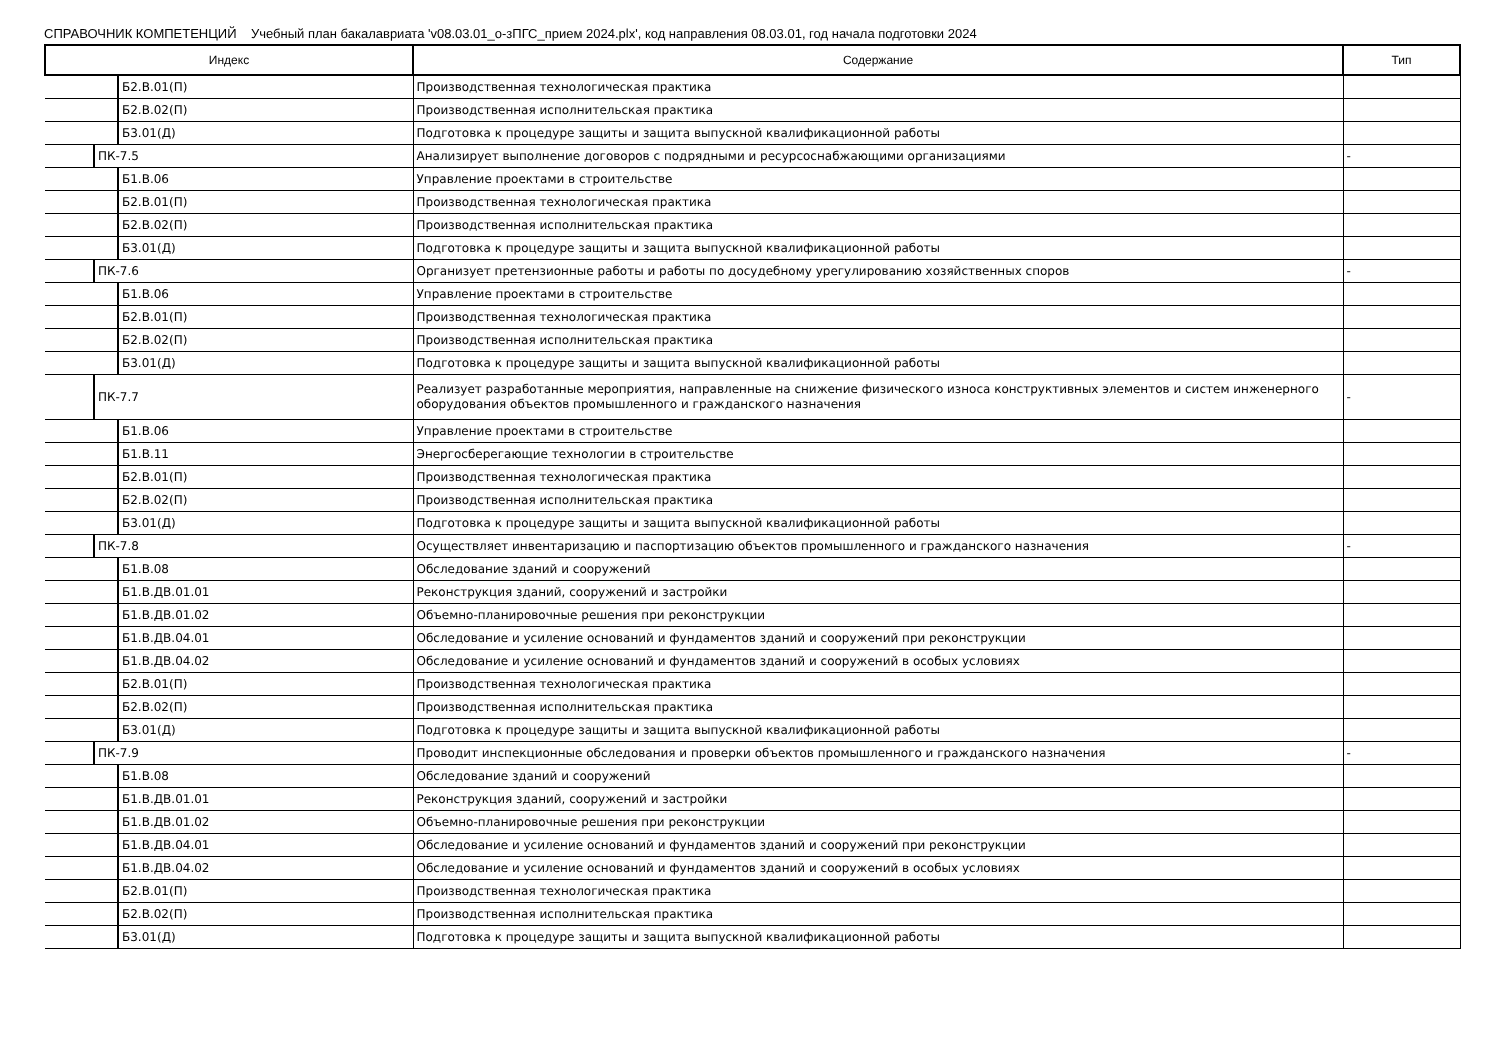СПРАВОЧНИК КОМПЕТЕНЦИЙ Учебный план бакалавриата 'v08.03.01_о-зПГС_прием 2024.plx', код направления 08.03.01, год начала подготовки 2024
| Индекс | Содержание | Тип |
| --- | --- | --- |
| Б2.В.01(П) | Производственная технологическая практика | |
| Б2.В.02(П) | Производственная исполнительская практика | |
| Б3.01(Д) | Подготовка к процедуре защиты и защита выпускной квалификационной работы | |
| ПК-7.5 | Анализирует выполнение договоров с подрядными и ресурсоснабжающими организациями | - |
| Б1.В.06 | Управление проектами в строительстве | |
| Б2.В.01(П) | Производственная технологическая практика | |
| Б2.В.02(П) | Производственная исполнительская практика | |
| Б3.01(Д) | Подготовка к процедуре защиты и защита выпускной квалификационной работы | |
| ПК-7.6 | Организует претензионные работы и работы по досудебному урегулированию хозяйственных споров | - |
| Б1.В.06 | Управление проектами в строительстве | |
| Б2.В.01(П) | Производственная технологическая практика | |
| Б2.В.02(П) | Производственная исполнительская практика | |
| Б3.01(Д) | Подготовка к процедуре защиты и защита выпускной квалификационной работы | |
| ПК-7.7 | Реализует разработанные мероприятия, направленные на снижение физического износа конструктивных элементов и систем инженерного оборудования объектов промышленного и гражданского назначения | - |
| Б1.В.06 | Управление проектами в строительстве | |
| Б1.В.11 | Энергосберегающие технологии в строительстве | |
| Б2.В.01(П) | Производственная технологическая практика | |
| Б2.В.02(П) | Производственная исполнительская практика | |
| Б3.01(Д) | Подготовка к процедуре защиты и защита выпускной квалификационной работы | |
| ПК-7.8 | Осуществляет инвентаризацию и паспортизацию объектов промышленного и гражданского назначения | - |
| Б1.В.08 | Обследование зданий и сооружений | |
| Б1.В.ДВ.01.01 | Реконструкция зданий, сооружений и застройки | |
| Б1.В.ДВ.01.02 | Объемно-планировочные решения при реконструкции | |
| Б1.В.ДВ.04.01 | Обследование и усиление оснований и фундаментов зданий и сооружений при реконструкции | |
| Б1.В.ДВ.04.02 | Обследование и усиление оснований и фундаментов зданий и сооружений в особых условиях | |
| Б2.В.01(П) | Производственная технологическая практика | |
| Б2.В.02(П) | Производственная исполнительская практика | |
| Б3.01(Д) | Подготовка к процедуре защиты и защита выпускной квалификационной работы | |
| ПК-7.9 | Проводит инспекционные обследования и проверки объектов промышленного и гражданского назначения | - |
| Б1.В.08 | Обследование зданий и сооружений | |
| Б1.В.ДВ.01.01 | Реконструкция зданий, сооружений и застройки | |
| Б1.В.ДВ.01.02 | Объемно-планировочные решения при реконструкции | |
| Б1.В.ДВ.04.01 | Обследование и усиление оснований и фундаментов зданий и сооружений при реконструкции | |
| Б1.В.ДВ.04.02 | Обследование и усиление оснований и фундаментов зданий и сооружений в особых условиях | |
| Б2.В.01(П) | Производственная технологическая практика | |
| Б2.В.02(П) | Производственная исполнительская практика | |
| Б3.01(Д) | Подготовка к процедуре защиты и защита выпускной квалификационной работы | |